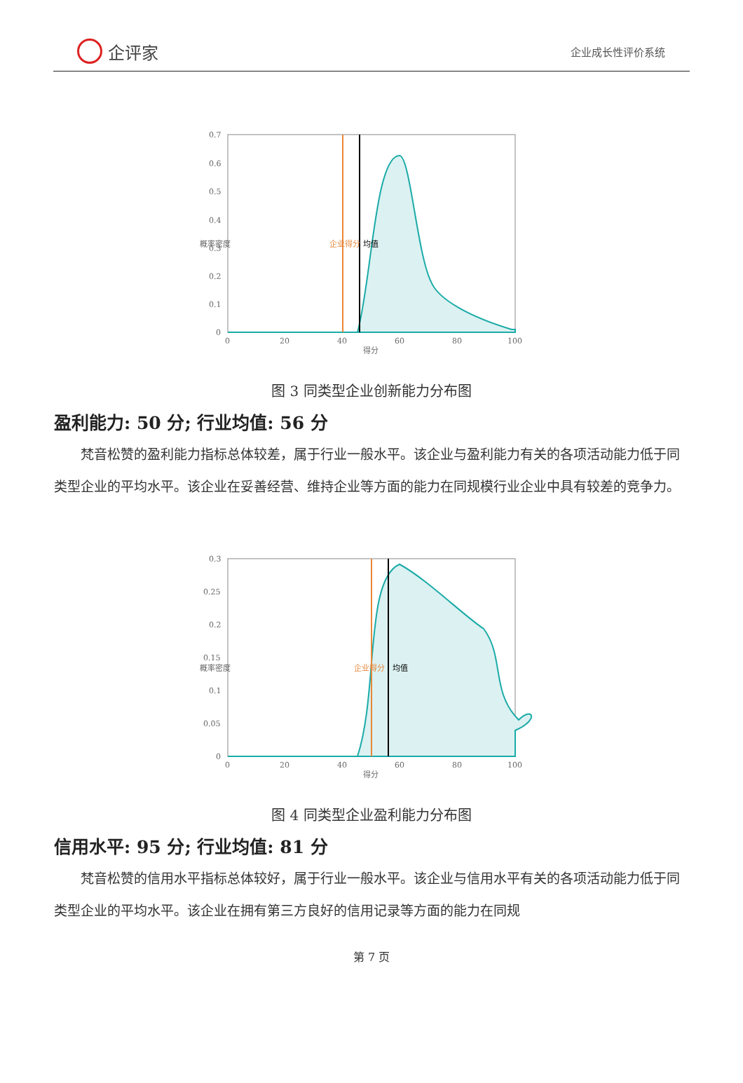企评家
企业成长性评价系统
0.7
0.6
0.5
0.4
0.3
0.2
0.1
0
0
20
40
60
80
100
得分
概率密度
企业得分
均值
图 3 同类型企业创新能力分布图
盈利能力: 50 分; 行业均值: 56 分
梵音松赞的盈利能力指标总体较差，属于行业一般水平。该企业与盈利能力有关的各项活动能力低于同类型企业的平均水平。该企业在妥善经营、维持企业等方面的能力在同规模行业企业中具有较差的竞争力。
0.3
0.25
0.2
0.15
0.1
0.05
0
0
20
40
60
80
100
得分
概率密度
企业得分
均值
图 4 同类型企业盈利能力分布图
信用水平: 95 分; 行业均值: 81 分
梵音松赞的信用水平指标总体较好，属于行业一般水平。该企业与信用水平有关的各项活动能力低于同类型企业的平均水平。该企业在拥有第三方良好的信用记录等方面的能力在同规
第 7 页